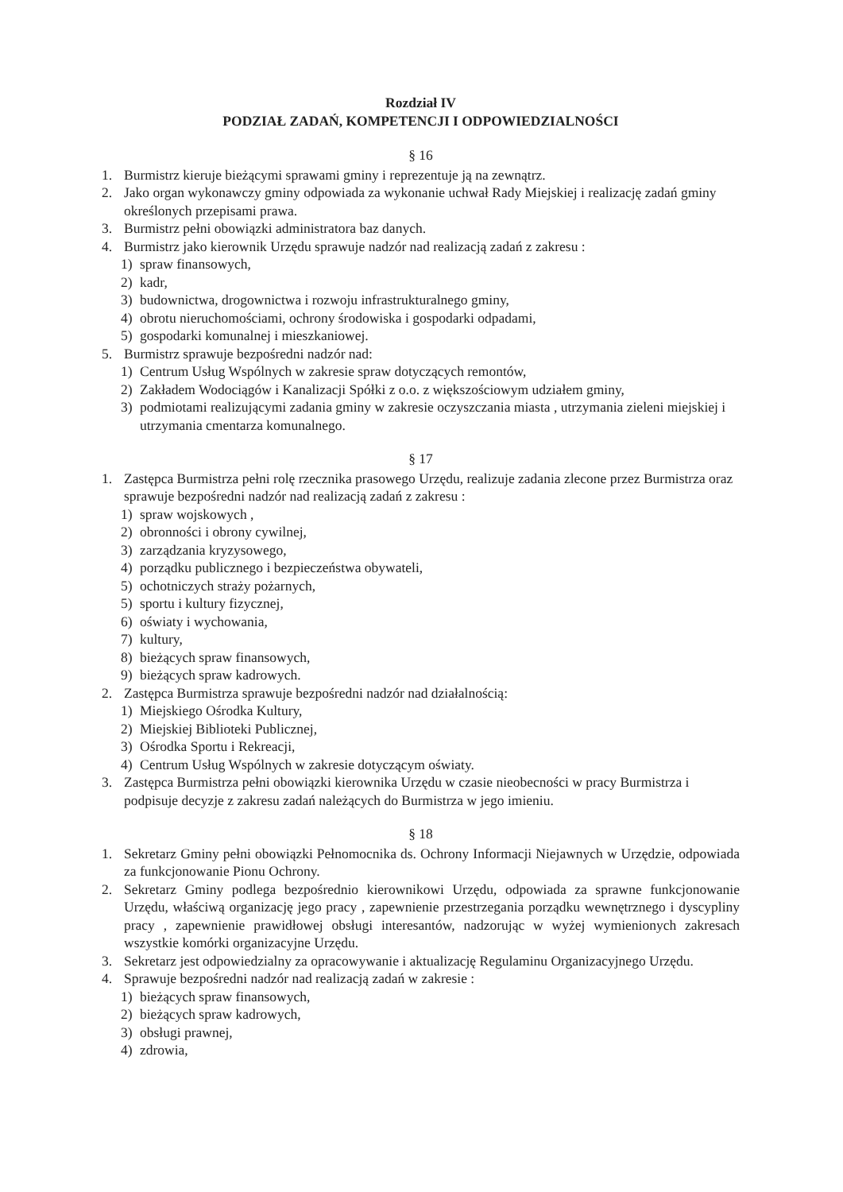Rozdział IV
PODZIAŁ ZADAŃ, KOMPETENCJI I ODPOWIEDZIALNOŚCI
§ 16
1. Burmistrz kieruje bieżącymi sprawami gminy i reprezentuje ją na zewnątrz.
2. Jako organ wykonawczy gminy odpowiada za wykonanie uchwał Rady Miejskiej i realizację zadań gminy określonych przepisami prawa.
3. Burmistrz pełni obowiązki administratora baz danych.
4. Burmistrz jako kierownik Urzędu sprawuje nadzór nad realizacją zadań z zakresu :
1) spraw finansowych,
2) kadr,
3) budownictwa, drogownictwa i rozwoju infrastrukturalnego gminy,
4) obrotu nieruchomościami, ochrony środowiska i gospodarki odpadami,
5) gospodarki komunalnej i mieszkaniowej.
5. Burmistrz sprawuje bezpośredni nadzór nad:
1) Centrum Usług Wspólnych w zakresie spraw dotyczących remontów,
2) Zakładem Wodociągów i Kanalizacji Spółki z o.o. z większościowym udziałem gminy,
3) podmiotami realizującymi zadania gminy w zakresie oczyszczania miasta , utrzymania zieleni miejskiej i utrzymania cmentarza komunalnego.
§ 17
1. Zastępca Burmistrza pełni rolę rzecznika prasowego Urzędu, realizuje zadania zlecone przez Burmistrza oraz sprawuje bezpośredni nadzór nad realizacją zadań z zakresu :
1) spraw wojskowych ,
2) obronności i obrony cywilnej,
3) zarządzania kryzysowego,
4) porządku publicznego i bezpieczeństwa obywateli,
5) ochotniczych straży pożarnych,
5) sportu i kultury fizycznej,
6) oświaty i wychowania,
7) kultury,
8) bieżących spraw finansowych,
9) bieżących spraw kadrowych.
2. Zastępca Burmistrza sprawuje bezpośredni nadzór nad działalnością:
1) Miejskiego Ośrodka Kultury,
2) Miejskiej Biblioteki Publicznej,
3) Ośrodka Sportu i Rekreacji,
4) Centrum Usług Wspólnych w zakresie dotyczącym oświaty.
3. Zastępca Burmistrza pełni obowiązki kierownika Urzędu w czasie nieobecności w pracy Burmistrza i podpisuje decyzje z zakresu zadań należących do Burmistrza w jego imieniu.
§ 18
1. Sekretarz Gminy pełni obowiązki Pełnomocnika ds. Ochrony Informacji Niejawnych w Urzędzie, odpowiada za funkcjonowanie Pionu Ochrony.
2. Sekretarz Gminy podlega bezpośrednio kierownikowi Urzędu, odpowiada za sprawne funkcjonowanie Urzędu, właściwą organizację jego pracy , zapewnienie przestrzegania porządku wewnętrznego i dyscypliny pracy , zapewnienie prawidłowej obsługi interesantów, nadzorując w wyżej wymienionych zakresach wszystkie komórki organizacyjne Urzędu.
3. Sekretarz jest odpowiedzialny za opracowywanie i aktualizację Regulaminu Organizacyjnego Urzędu.
4. Sprawuje bezpośredni nadzór nad realizacją zadań w zakresie :
1) bieżących spraw finansowych,
2) bieżących spraw kadrowych,
3) obsługi prawnej,
4) zdrowia,